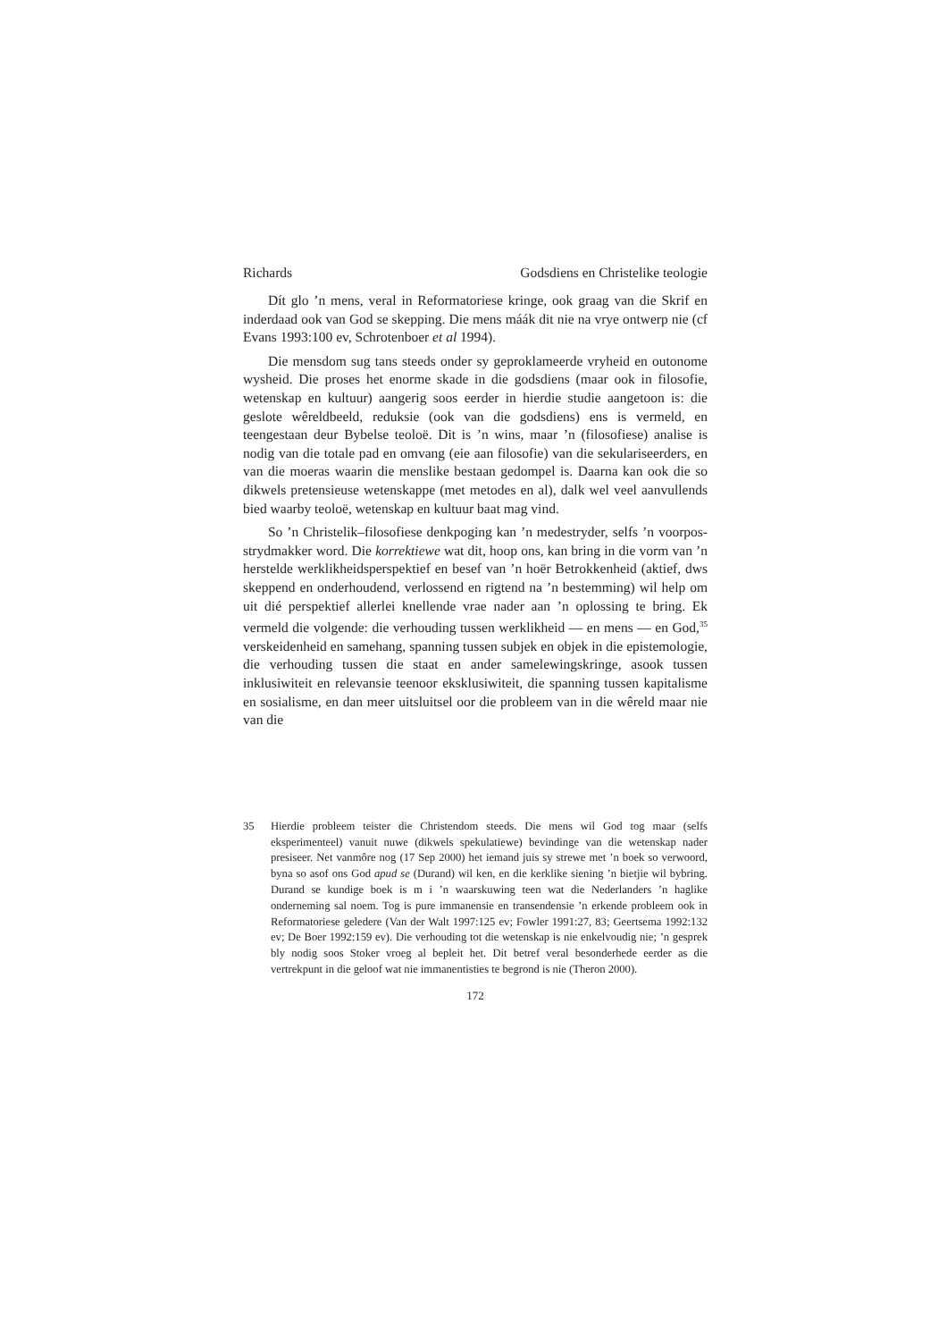Richards Godsdiens en Christelike teologie
Dít glo ’n mens, veral in Reformatoriese kringe, ook graag van die Skrif en inderdaad ook van God se skepping. Die mens máák dit nie na vrye ontwerp nie (cf Evans 1993:100 ev, Schrotenboer et al 1994).
Die mensdom sug tans steeds onder sy geproklameerde vryheid en outonome wysheid. Die proses het enorme skade in die godsdiens (maar ook in filosofie, wetenskap en kultuur) aangerig soos eerder in hierdie studie aangetoon is: die geslote wêreldbeeld, reduksie (ook van die godsdiens) ens is vermeld, en teengestaan deur Bybelse teoloë. Dit is ’n wins, maar ’n (filosofiese) analise is nodig van die totale pad en omvang (eie aan filosofie) van die sekulariseerders, en van die moeras waarin die menslike bestaan gedompel is. Daarna kan ook die so dikwels pretensieuse wetenskappe (met metodes en al), dalk wel veel aanvullends bied waarby teoloë, wetenskap en kultuur baat mag vind.
So ’n Christelik–filosofiese denkpoging kan ’n medestryder, selfs ’n voorpos-strydmakker word. Die korrektiewe wat dit, hoop ons, kan bring in die vorm van ’n herstelde werklikheidsperspektief en besef van ’n hoër Betrokkenheid (aktief, dws skeppend en onderhoudend, verlossend en rigtend na ’n bestemming) wil help om uit dié perspektief allerlei knellende vrae nader aan ’n oplossing te bring. Ek vermeld die volgende: die verhouding tussen werklikheid — en mens — en God,<sup>35</sup> verskeidenheid en samehang, spanning tussen subjek en objek in die epistemologie, die verhouding tussen die staat en ander samelewingskringe, asook tussen inklusiwiteit en relevansie teenoor eksklusiwiteit, die spanning tussen kapitalisme en sosialisme, en dan meer uitsluitsel oor die probleem van in die wêreld maar nie van die
35 Hierdie probleem teister die Christendom steeds. Die mens wil God tog maar (selfs eksperimenteel) vanuit nuwe (dikwels spekulatiewe) bevindinge van die wetenskap nader presiseer. Net vanmôre nog (17 Sep 2000) het iemand juis sy strewe met ’n boek so verwoord, byna so asof ons God apud se (Durand) wil ken, en die kerklike siening ’n bietjie wil bybring. Durand se kundige boek is m i ’n waarskuwing teen wat die Nederlanders ’n haglike onderneming sal noem. Tog is pure immanensie en transendensie ’n erkende probleem ook in Reformatoriese geledere (Van der Walt 1997:125 ev; Fowler 1991:27, 83; Geertsema 1992:132 ev; De Boer 1992:159 ev). Die verhouding tot die wetenskap is nie enkelvoudig nie; ’n gesprek bly nodig soos Stoker vroeg al bepleit het. Dit betref veral besonderhede eerder as die vertrekpunt in die geloof wat nie immanentisties te begrond is nie (Theron 2000).
172